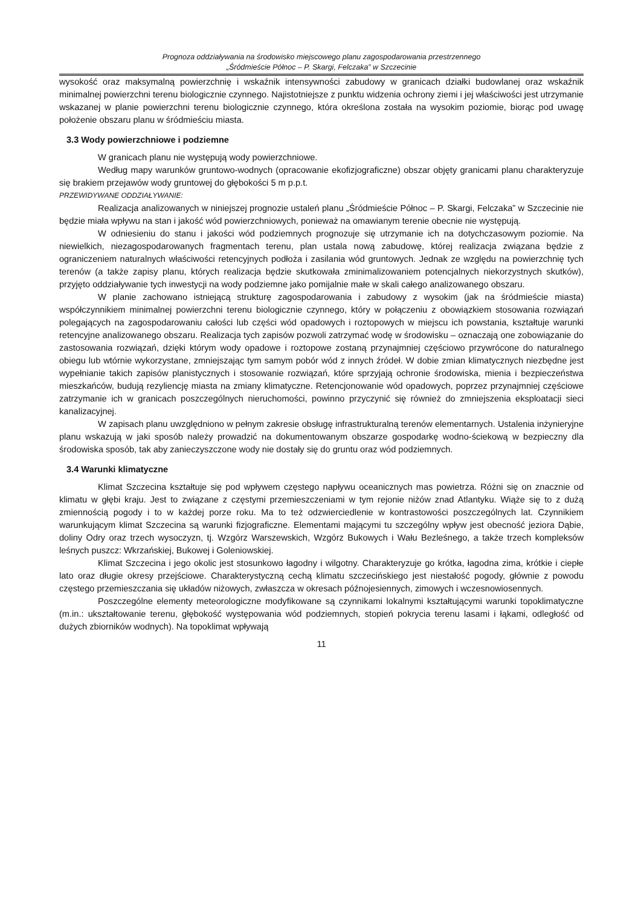Prognoza oddziaływania na środowisko miejscowego planu zagospodarowania przestrzennego
„Śródmieście Północ – P. Skargi, Felczaka” w Szczecinie
wysokość oraz maksymalną powierzchnię i wskaźnik intensywności zabudowy w granicach działki budowlanej oraz wskaźnik minimalnej powierzchni terenu biologicznie czynnego. Najistotniejsze z punktu widzenia ochrony ziemi i jej właściwości jest utrzymanie wskazanej w planie powierzchni terenu biologicznie czynnego, która określona została na wysokim poziomie, biorąc pod uwagę położenie obszaru planu w śródmieściu miasta.
3.3 Wody powierzchniowe i podziemne
W granicach planu nie występują wody powierzchniowe.
Według mapy warunków gruntowo-wodnych (opracowanie ekofizjograficzne) obszar objęty granicami planu charakteryzuje się brakiem przejawów wody gruntowej do głębokości 5 m p.p.t.
PRZEWIDYWANE ODDZIAŁYWANIE:
Realizacja analizowanych w niniejszej prognozie ustaleń planu „Śródmieście Północ – P. Skargi, Felczaka” w Szczecinie nie będzie miała wpływu na stan i jakość wód powierzchniowych, ponieważ na omawianym terenie obecnie nie występują.
W odniesieniu do stanu i jakości wód podziemnych prognozuje się utrzymanie ich na dotychczasowym poziomie. Na niewielkich, niezagospodarowanych fragmentach terenu, plan ustala nową zabudowę, której realizacja związana będzie z ograniczeniem naturalnych właściwości retencyjnych podłoża i zasilania wód gruntowych. Jednak ze względu na powierzchnię tych terenów (a także zapisy planu, których realizacja będzie skutkowała zminimalizowaniem potencjalnych niekorzystnych skutków), przyjęto oddziaływanie tych inwestycji na wody podziemne jako pomijalnie małe w skali całego analizowanego obszaru.
W planie zachowano istniejącą strukturę zagospodarowania i zabudowy z wysokim (jak na śródmieście miasta) współczynnikiem minimalnej powierzchni terenu biologicznie czynnego, który w połączeniu z obowiązkiem stosowania rozwiązań polegających na zagospodarowaniu całości lub części wód opadowych i roztopowych w miejscu ich powstania, kształtuje warunki retencyjne analizowanego obszaru. Realizacja tych zapisów pozwoli zatrzymać wodę w środowisku – oznaczają one zobowiązanie do zastosowania rozwiązań, dzięki którym wody opadowe i roztopowe zostaną przynajmniej częściowo przywrócone do naturalnego obiegu lub wtórnie wykorzystane, zmniejszając tym samym pobór wód z innych źródeł. W dobie zmian klimatycznych niezbędne jest wypełnianie takich zapisów planistycznych i stosowanie rozwiązań, które sprzyjają ochronie środowiska, mienia i bezpieczeństwa mieszkańców, budują rezyliencję miasta na zmiany klimatyczne. Retencjonowanie wód opadowych, poprzez przynajmniej częściowe zatrzymanie ich w granicach poszczególnych nieruchomości, powinno przyczynić się również do zmniejszenia eksploatacji sieci kanalizacyjnej.
W zapisach planu uwzględniono w pełnym zakresie obsługę infrastrukturalną terenów elementarnych. Ustalenia inżynieryjne planu wskazują w jaki sposób należy prowadzić na dokumentowanym obszarze gospodarkę wodno-ściekową w bezpieczny dla środowiska sposób, tak aby zanieczyszczone wody nie dostały się do gruntu oraz wód podziemnych.
3.4 Warunki klimatyczne
Klimat Szczecina kształtuje się pod wpływem częstego napływu oceanicznych mas powietrza. Różni się on znacznie od klimatu w głębi kraju. Jest to związane z częstymi przemieszczeniami w tym rejonie niżów znad Atlantyku. Wiąże się to z dużą zmiennością pogody i to w każdej porze roku. Ma to też odzwierciedlenie w kontrastowości poszczególnych lat. Czynnikiem warunkującym klimat Szczecina są warunki fizjograficzne. Elementami mającymi tu szczególny wpływ jest obecność jeziora Dąbie, doliny Odry oraz trzech wysoczyzn, tj. Wzgórz Warszewskich, Wzgórz Bukowych i Wału Bezleśnego, a także trzech kompleksów leśnych puszcz: Wkrzańskiej, Bukowej i Goleniowskiej.
Klimat Szczecina i jego okolic jest stosunkowo łagodny i wilgotny. Charakteryzuje go krótka, łagodna zima, krótkie i ciepłe lato oraz długie okresy przejściowe. Charakterystyczną cechą klimatu szczecińskiego jest niestałość pogody, głównie z powodu częstego przemieszczania się układów niżowych, zwłaszcza w okresach późnojesiennych, zimowych i wczesnowiosennych.
Poszczególne elementy meteorologiczne modyfikowane są czynnikami lokalnymi kształtującymi warunki topoklimatyczne (m.in.: ukształtowanie terenu, głębokość występowania wód podziemnych, stopień pokrycia terenu lasami i łąkami, odległość od dużych zbiorników wodnych). Na topoklimat wpływają
11